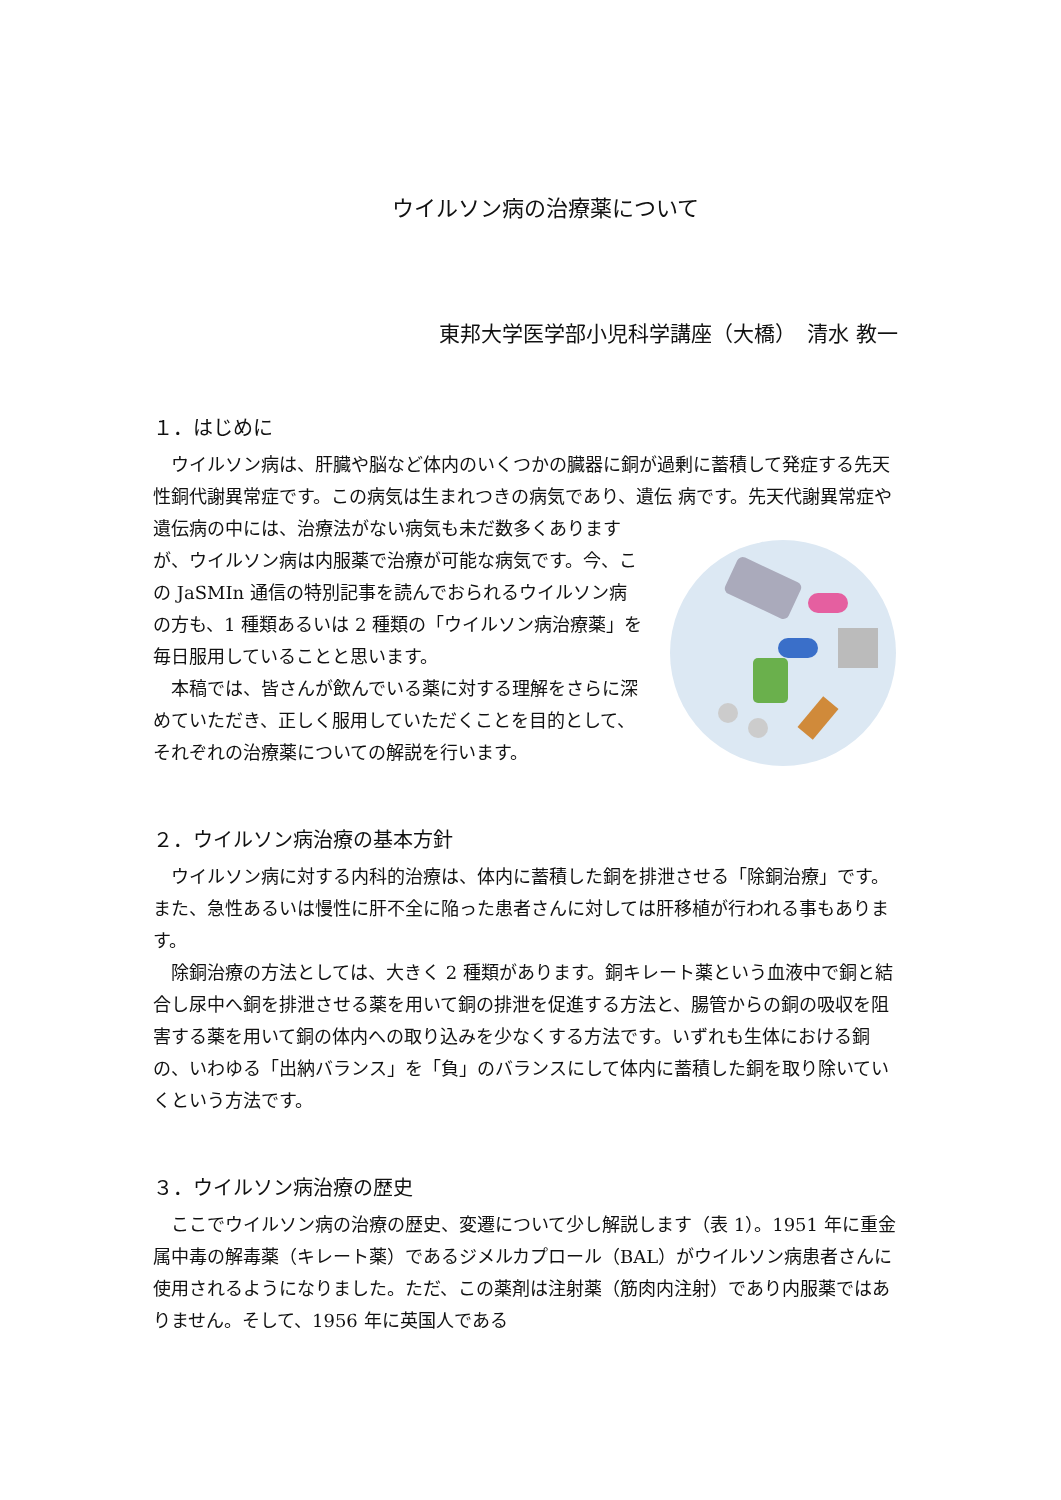ウイルソン病の治療薬について
東邦大学医学部小児科学講座（大橋）　清水 教一
１．はじめに
　ウイルソン病は、肝臓や脳など体内のいくつかの臓器に銅が過剰に蓄積して発症する先天性銅代謝異常症です。この病気は生まれつきの病気であり、遺伝 病です。先天代謝異常症や遺伝病の中には、治療法がない病気も未だ数多くありますが、ウイルソン病は内服薬で治療が可能な病気です。今、この JaSMIn 通信の特別記事を読んでおられるウイルソン病の方も、1 種類あるいは 2 種類の「ウイルソン病治療薬」を毎日服用していることと思います。
　本稿では、皆さんが飲んでいる薬に対する理解をさらに深めていただき、正しく服用していただくことを目的として、それぞれの治療薬についての解説を行います。
２．ウイルソン病治療の基本方針
　ウイルソン病に対する内科的治療は、体内に蓄積した銅を排泄させる「除銅治療」です。また、急性あるいは慢性に肝不全に陥った患者さんに対しては肝移植が行われる事もあります。
　除銅治療の方法としては、大きく 2 種類があります。銅キレート薬という血液中で銅と結合し尿中へ銅を排泄させる薬を用いて銅の排泄を促進する方法と、腸管からの銅の吸収を阻害する薬を用いて銅の体内への取り込みを少なくする方法です。いずれも生体における銅の、いわゆる「出納バランス」を「負」のバランスにして体内に蓄積した銅を取り除いていくという方法です。
３．ウイルソン病治療の歴史
　ここでウイルソン病の治療の歴史、変遷について少し解説します（表 1）。1951 年に重金属中毒の解毒薬（キレート薬）であるジメルカプロール（BAL）がウイルソン病患者さんに使用されるようになりました。ただ、この薬剤は注射薬（筋肉内注射）であり内服薬ではありません。そして、1956 年に英国人である